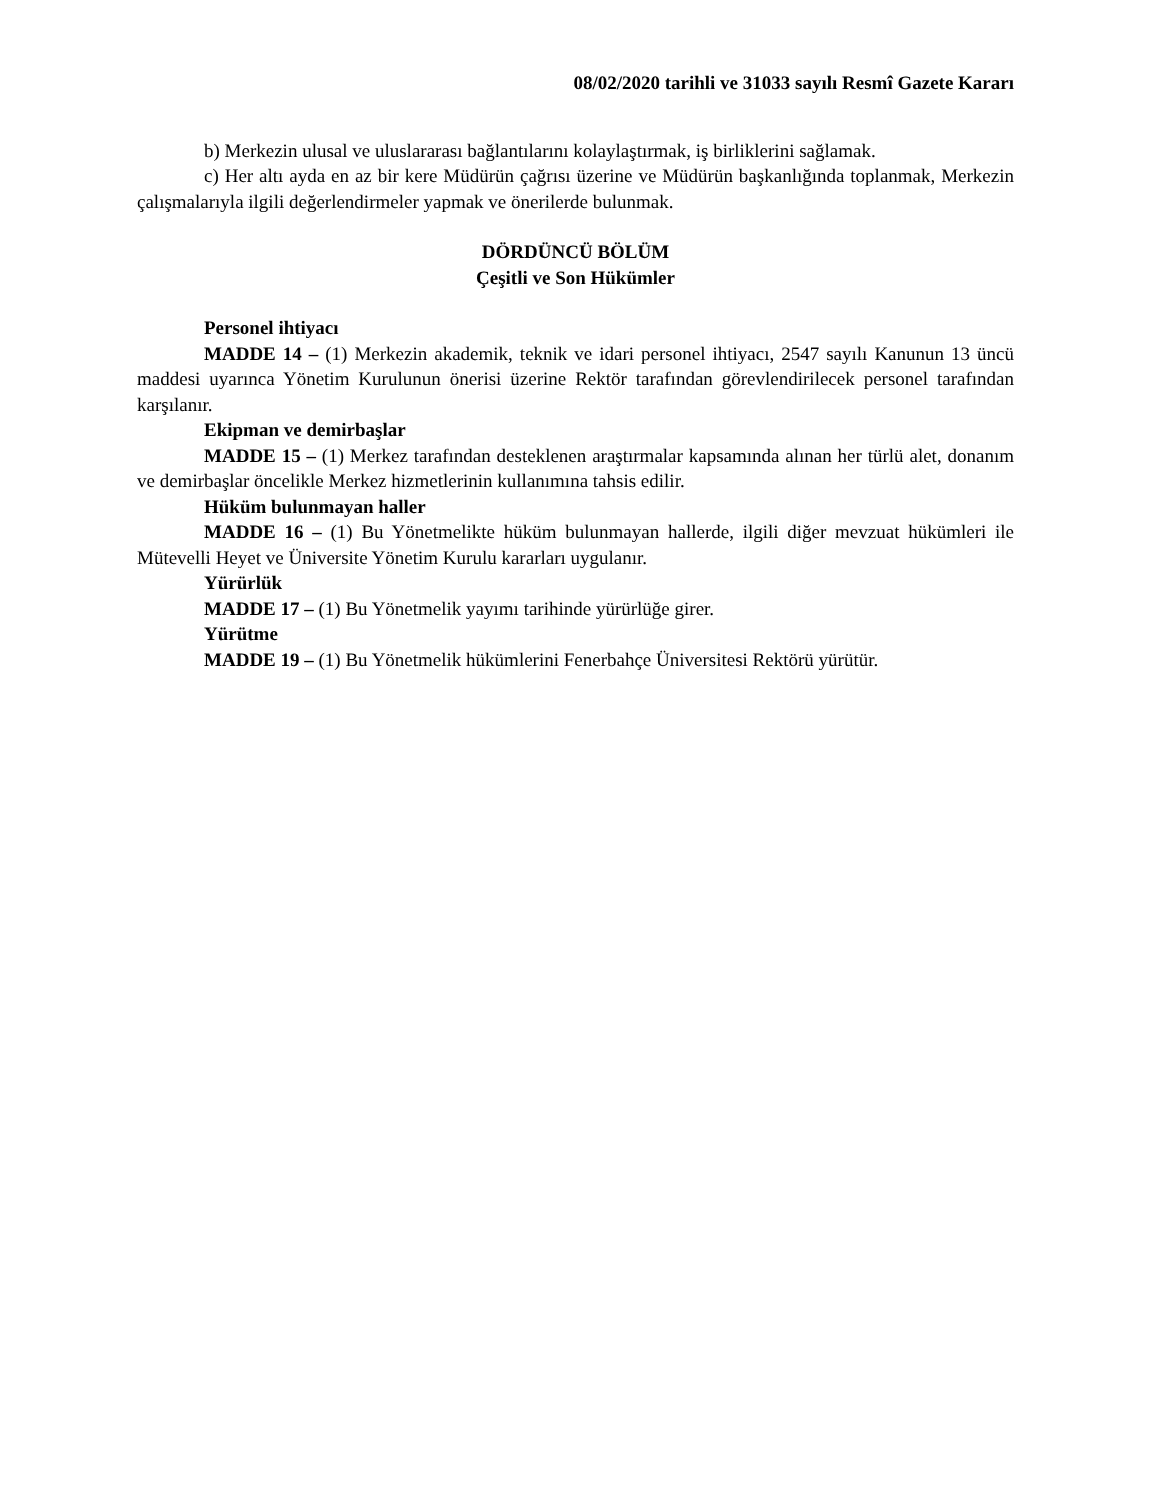08/02/2020 tarihli ve 31033 sayılı Resmî Gazete Kararı
b) Merkezin ulusal ve uluslararası bağlantılarını kolaylaştırmak, iş birliklerini sağlamak.
c) Her altı ayda en az bir kere Müdürün çağrısı üzerine ve Müdürün başkanlığında toplanmak, Merkezin çalışmalarıyla ilgili değerlendirmeler yapmak ve önerilerde bulunmak.
DÖRDÜNCÜ BÖLÜM
Çeşitli ve Son Hükümler
Personel ihtiyacı
MADDE 14 – (1) Merkezin akademik, teknik ve idari personel ihtiyacı, 2547 sayılı Kanunun 13 üncü maddesi uyarınca Yönetim Kurulunun önerisi üzerine Rektör tarafından görevlendirilecek personel tarafından karşılanır.
Ekipman ve demirbaşlar
MADDE 15 – (1) Merkez tarafından desteklenen araştırmalar kapsamında alınan her türlü alet, donanım ve demirbaşlar öncelikle Merkez hizmetlerinin kullanımına tahsis edilir.
Hüküm bulunmayan haller
MADDE 16 – (1) Bu Yönetmelikte hüküm bulunmayan hallerde, ilgili diğer mevzuat hükümleri ile Mütevelli Heyet ve Üniversite Yönetim Kurulu kararları uygulanır.
Yürürlük
MADDE 17 – (1) Bu Yönetmelik yayımı tarihinde yürürlüğe girer.
Yürütme
MADDE 19 – (1) Bu Yönetmelik hükümlerini Fenerbahçe Üniversitesi Rektörü yürütür.